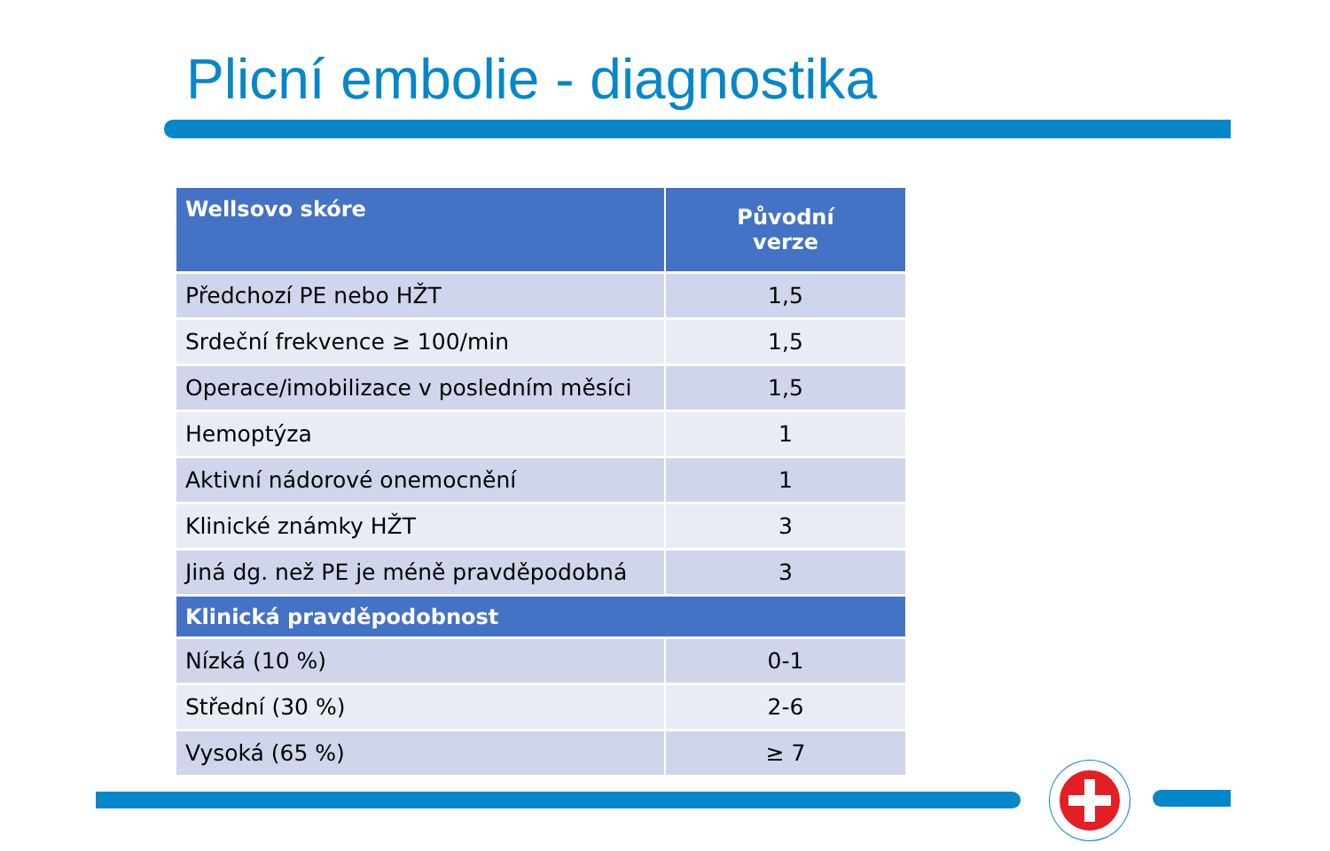Plicní embolie - diagnostika
| Wellsovo skóre | Původní verze |
| --- | --- |
| Předchozí PE nebo HŽT | 1,5 |
| Srdeční frekvence ≥ 100/min | 1,5 |
| Operace/imobilizace v posledním měsíci | 1,5 |
| Hemoptýza | 1 |
| Aktivní nádorové onemocnění | 1 |
| Klinické známky HŽT | 3 |
| Jiná dg. než PE je méně pravděpodobná | 3 |
| Klinická pravděpodobnost | |
| Nízká (10 %) | 0-1 |
| Střední (30 %) | 2-6 |
| Vysoká (65 %) | ≥ 7 |